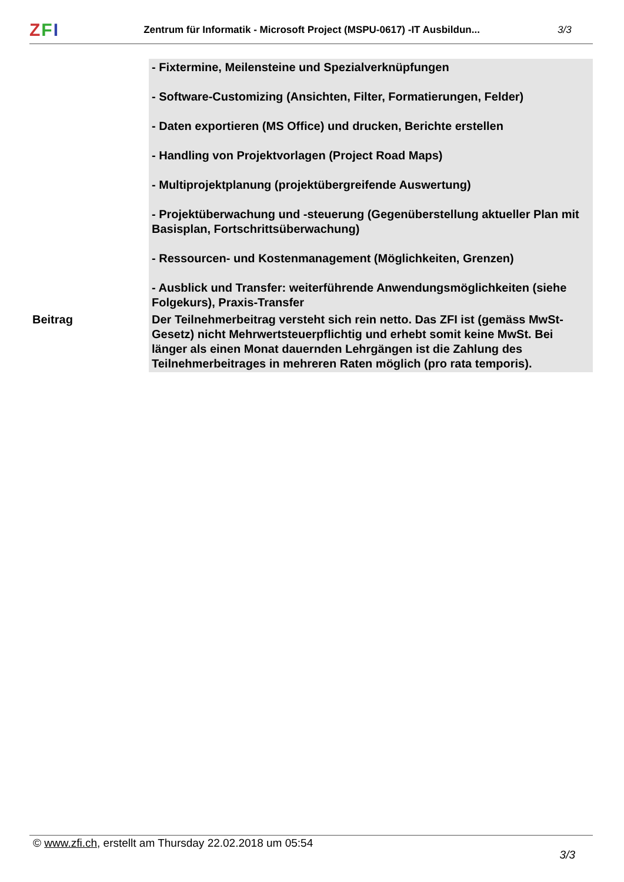ZFI
Zentrum für Informatik - Microsoft Project (MSPU-0617) -IT Ausbildun...
3/3
| | - Fixtermine, Meilensteine und Spezialverknüpfungen - Software-Customizing (Ansichten, Filter, Formatierungen, Felder) - Daten exportieren (MS Office) und drucken, Berichte erstellen - Handling von Projektvorlagen (Project Road Maps) - Multiprojektplanung (projektübergreifende Auswertung) - Projektüberwachung und -steuerung (Gegenüberstellung aktueller Plan mit Basisplan, Fortschrittsüberwachung) - Ressourcen- und Kostenmanagement (Möglichkeiten, Grenzen) - Ausblick und Transfer: weiterführende Anwendungsmöglichkeiten (siehe Folgekurs), Praxis-Transfer |
| Beitrag | Der Teilnehmerbeitrag versteht sich rein netto. Das ZFI ist (gemäss MwSt-Gesetz) nicht Mehrwertsteuerpflichtig und erhebt somit keine MwSt. Bei länger als einen Monat dauernden Lehrgängen ist die Zahlung des Teilnehmerbeitrages in mehreren Raten möglich (pro rata temporis). |
© www.zfi.ch, erstellt am Thursday 22.02.2018 um 05:54 3/3